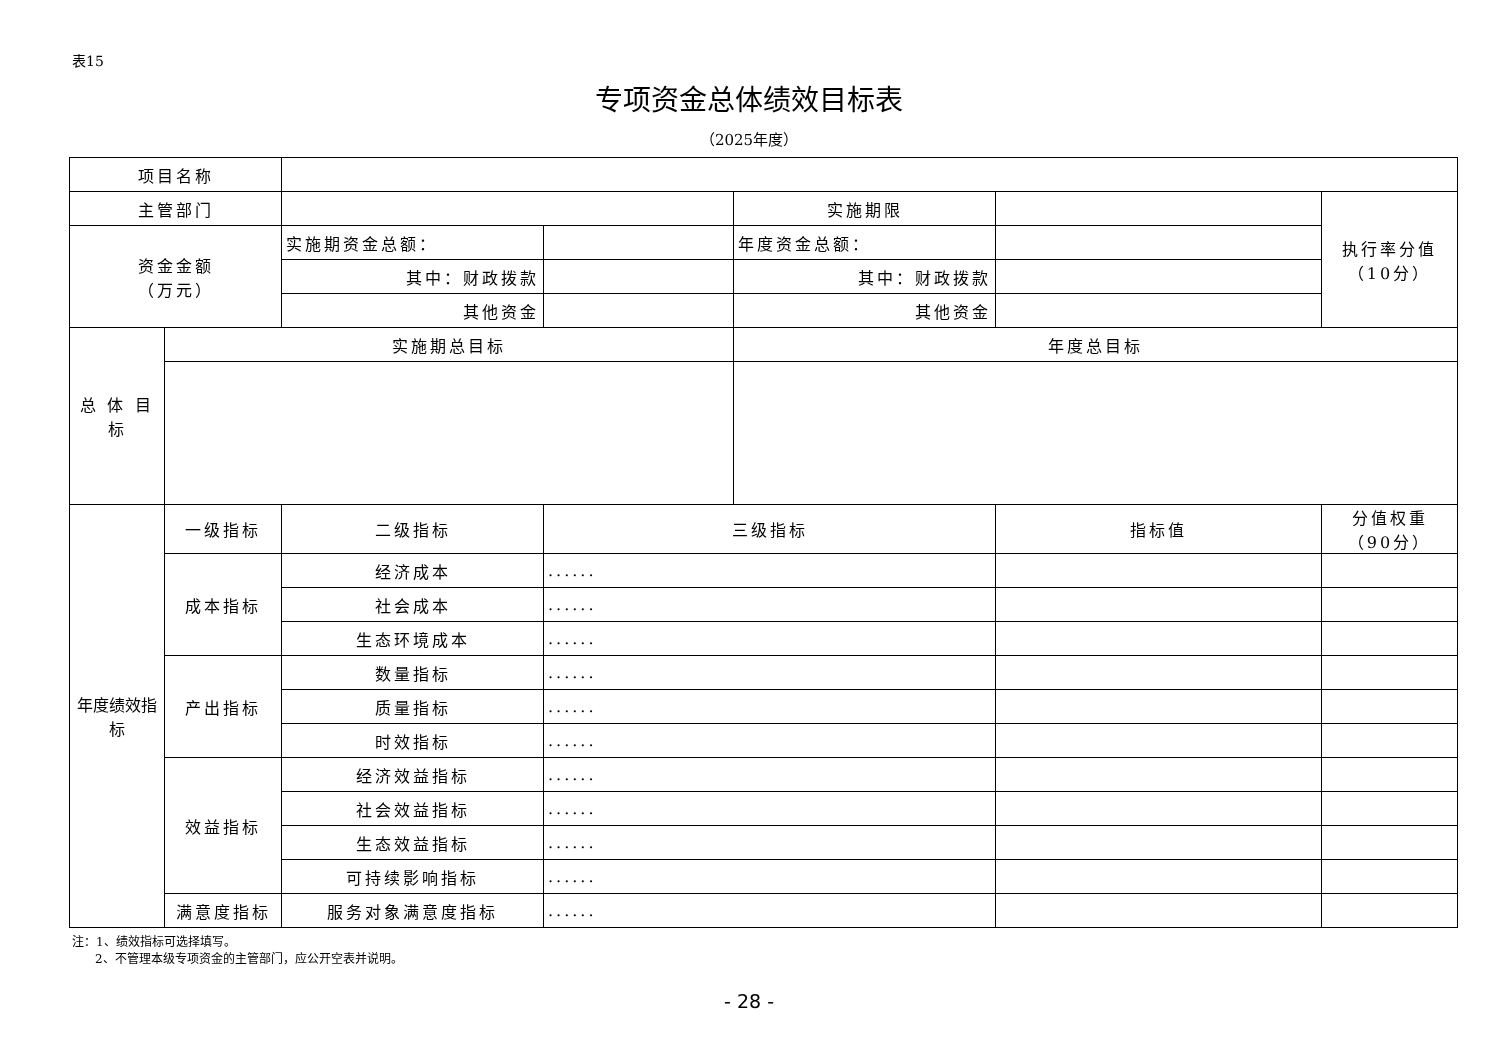表15
专项资金总体绩效目标表
（2025年度）
| 项目名称 | | | | | | |
| 主管部门 | | | | 实施期限 | | 执行率分值 （10分） |
| 资金金额 （万元） | | 实施期资金总额： | | 年度资金总额： | | |
| | | 其中：财政拨款 | | 其中：财政拨款 | | |
| | | 其他资金 | | 其他资金 | | |
| 总 体 目 标 | 实施期总目标 | | | 年度总目标 | | |
| 年度绩效指标 | 一级指标 | 二级指标 | 三级指标 | | 指标值 | 分值权重 （90分） |
| | 成本指标 | 经济成本 | ...... | | | |
| | | 社会成本 | ...... | | | |
| | | 生态环境成本 | ...... | | | |
| | 产出指标 | 数量指标 | ...... | | | |
| | | 质量指标 | ...... | | | |
| | | 时效指标 | ...... | | | |
| | 效益指标 | 经济效益指标 | ...... | | | |
| | | 社会效益指标 | ...... | | | |
| | | 生态效益指标 | ...... | | | |
| | | 可持续影响指标 | ...... | | | |
| | 满意度指标 | 服务对象满意度指标 | ...... | | | |
注：1、绩效指标可选择填写。
2、不管理本级专项资金的主管部门，应公开空表并说明。
- 28 -